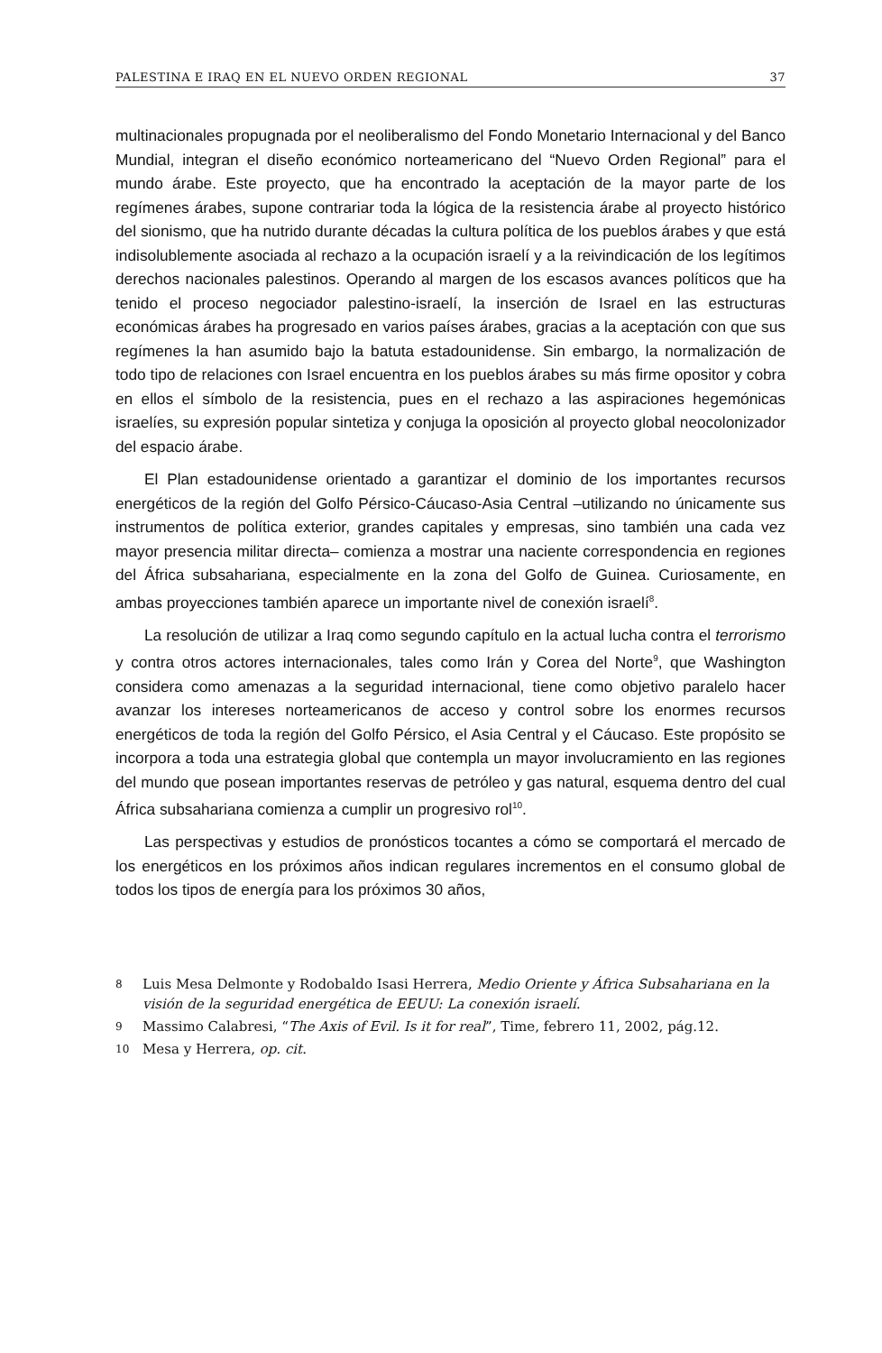PALESTINA E IRAQ EN EL NUEVO ORDEN REGIONAL 37
multinacionales propugnada por el neoliberalismo del Fondo Monetario Internacional y del Banco Mundial, integran el diseño económico norteamericano del “Nuevo Orden Regional” para el mundo árabe. Este proyecto, que ha encontrado la aceptación de la mayor parte de los regímenes árabes, supone contrariar toda la lógica de la resistencia árabe al proyecto histórico del sionismo, que ha nutrido durante décadas la cultura política de los pueblos árabes y que está indisolublemente asociada al rechazo a la ocupación israelí y a la reivindicación de los legítimos derechos nacionales palestinos. Operando al margen de los escasos avances políticos que ha tenido el proceso negociador palestino-israelí, la inserción de Israel en las estructuras económicas árabes ha progresado en varios países árabes, gracias a la aceptación con que sus regímenes la han asumido bajo la batuta estadounidense. Sin embargo, la normalización de todo tipo de relaciones con Israel encuentra en los pueblos árabes su más firme opositor y cobra en ellos el símbolo de la resistencia, pues en el rechazo a las aspiraciones hegemónicas israelíes, su expresión popular sintetiza y conjuga la oposición al proyecto global neocolonizador del espacio árabe.
El Plan estadounidense orientado a garantizar el dominio de los importantes recursos energéticos de la región del Golfo Pérsico-Cáucaso-Asia Central –utilizando no únicamente sus instrumentos de política exterior, grandes capitales y empresas, sino también una cada vez mayor presencia militar directa– comienza a mostrar una naciente correspondencia en regiones del África subsahariana, especialmente en la zona del Golfo de Guinea. Curiosamente, en ambas proyecciones también aparece un importante nivel de conexión israelí<sup>8</sup>.
La resolución de utilizar a Iraq como segundo capítulo en la actual lucha contra el terrorismo y contra otros actores internacionales, tales como Irán y Corea del Norte<sup>9</sup>, que Washington considera como amenazas a la seguridad internacional, tiene como objetivo paralelo hacer avanzar los intereses norteamericanos de acceso y control sobre los enormes recursos energéticos de toda la región del Golfo Pérsico, el Asia Central y el Cáucaso. Este propósito se incorpora a toda una estrategia global que contempla un mayor involucramiento en las regiones del mundo que posean importantes reservas de petróleo y gas natural, esquema dentro del cual África subsahariana comienza a cumplir un progresivo rol<sup>10</sup>.
Las perspectivas y estudios de pronósticos tocantes a cómo se comportará el mercado de los energéticos en los próximos años indican regulares incrementos en el consumo global de todos los tipos de energía para los próximos 30 años,
8 Luis Mesa Delmonte y Rodobaldo Isasi Herrera, Medio Oriente y África Subsahariana en la visión de la seguridad energética de EEUU: La conexión israelí.
9 Massimo Calabresi, “The Axis of Evil. Is it for real”, Time, febrero 11, 2002, pág.12.
10 Mesa y Herrera, op. cit.